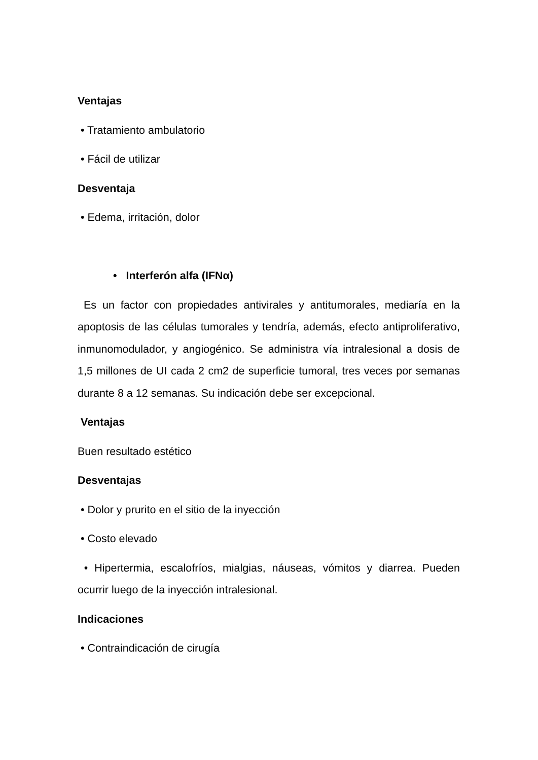Ventajas
• Tratamiento ambulatorio
• Fácil de utilizar
Desventaja
• Edema, irritación, dolor
• Interferón alfa (IFNα)
Es un factor con propiedades antivirales y antitumorales, mediaría en la apoptosis de las células tumorales y tendría, además, efecto antiproliferativo, inmunomodulador, y angiogénico. Se administra vía intralesional a dosis de 1,5 millones de UI cada 2 cm2 de superficie tumoral, tres veces por semanas durante 8 a 12 semanas. Su indicación debe ser excepcional.
Ventajas
Buen resultado estético
Desventajas
• Dolor y prurito en el sitio de la inyección
• Costo elevado
• Hipertermia, escalofríos, mialgias, náuseas, vómitos y diarrea. Pueden ocurrir luego de la inyección intralesional.
Indicaciones
• Contraindicación de cirugía